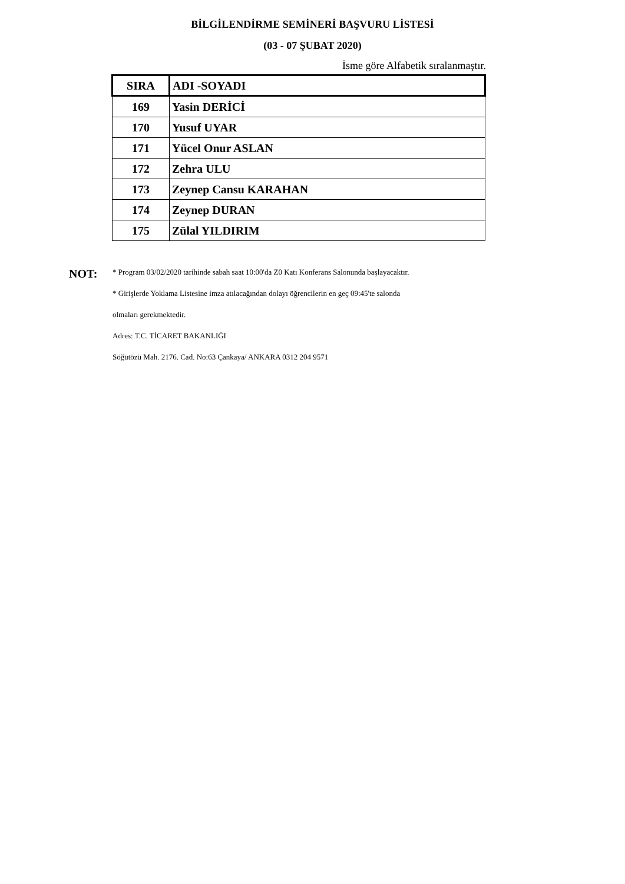BİLGİLENDİRME SEMİNERİ BAŞVURU LİSTESİ
(03 - 07 ŞUBAT 2020)
İsme göre Alfabetik sıralanmaştır.
| SIRA | ADI -SOYADI |
| --- | --- |
| 169 | Yasin DERİCİ |
| 170 | Yusuf UYAR |
| 171 | Yücel Onur ASLAN |
| 172 | Zehra ULU |
| 173 | Zeynep Cansu KARAHAN |
| 174 | Zeynep DURAN |
| 175 | Zülal YILDIRIM |
NOT:
* Program 03/02/2020 tarihinde sabah saat 10:00'da Z0 Katı Konferans Salonunda başlayacaktır.
* Girişlerde Yoklama Listesine imza atılacağından dolayı öğrencilerin en geç 09:45'te salonda
olmaları gerekmektedir.
Adres: T.C. TİCARET BAKANLIĞI
Söğütözü Mah. 2176. Cad. No:63 Çankaya/ ANKARA 0312 204 9571